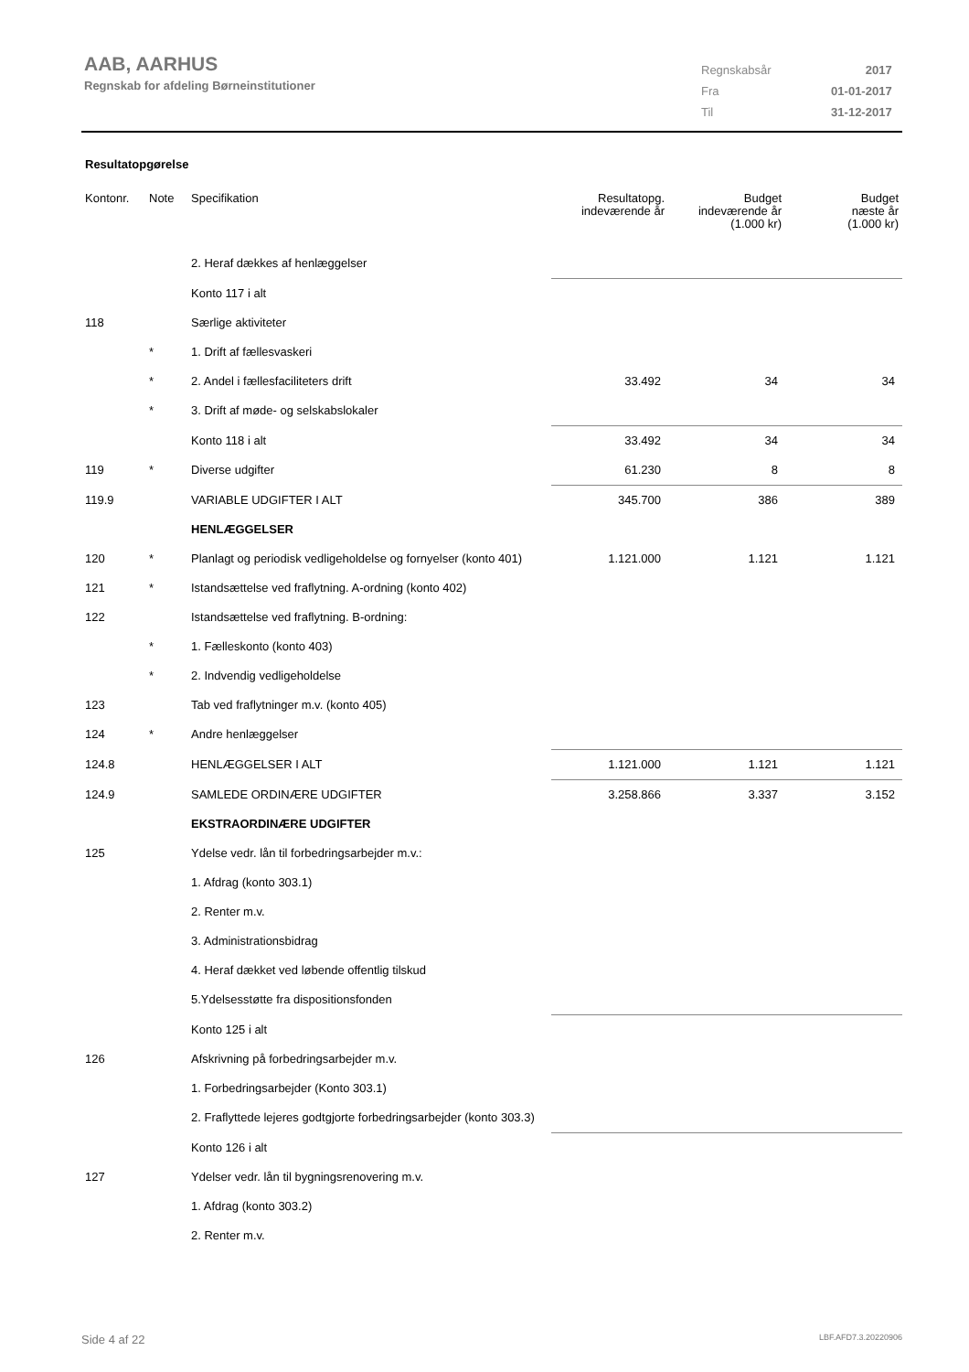AAB, AARHUS
Regnskab for afdeling Børneinstitutioner
| Regnskabsår | 2017 |
| Fra | 01-01-2017 |
| Til | 31-12-2017 |
Resultatopgørelse
| Kontonr. | Note | Specifikation | Resultatopg. indeværende år | Budget indeværende år (1.000 kr) | Budget næste år (1.000 kr) |
| --- | --- | --- | --- | --- | --- |
| | | 2. Heraf dækkes af henlæggelser | | | |
| | | Konto 117 i alt | | | |
| 118 | | Særlige aktiviteter | | | |
| | * | 1. Drift af fællesvaskeri | | | |
| | * | 2. Andel i fællesfaciliteters drift | 33.492 | 34 | 34 |
| | * | 3. Drift af møde- og selskabslokaler | | | |
| | | Konto 118 i alt | 33.492 | 34 | 34 |
| 119 | * | Diverse udgifter | 61.230 | 8 | 8 |
| 119.9 | | VARIABLE UDGIFTER I ALT | 345.700 | 386 | 389 |
| | | HENLÆGGELSER | | | |
| 120 | * | Planlagt og periodisk vedligeholdelse og fornyelser (konto 401) | 1.121.000 | 1.121 | 1.121 |
| 121 | * | Istandsættelse ved fraflytning. A-ordning (konto 402) | | | |
| 122 | | Istandsættelse ved fraflytning. B-ordning: | | | |
| | * | 1. Fælleskonto (konto 403) | | | |
| | * | 2. Indvendig vedligeholdelse | | | |
| 123 | | Tab ved fraflytninger m.v. (konto 405) | | | |
| 124 | * | Andre henlæggelser | | | |
| 124.8 | | HENLÆGGELSER I ALT | 1.121.000 | 1.121 | 1.121 |
| 124.9 | | SAMLEDE ORDINÆRE UDGIFTER | 3.258.866 | 3.337 | 3.152 |
| | | EKSTRAORDINÆRE UDGIFTER | | | |
| 125 | | Ydelse vedr. lån til forbedringsarbejder m.v.: | | | |
| | | 1. Afdrag (konto 303.1) | | | |
| | | 2. Renter m.v. | | | |
| | | 3. Administrationsbidrag | | | |
| | | 4. Heraf dækket ved løbende offentlig tilskud | | | |
| | | 5.Ydelsesstøtte fra dispositionsfonden | | | |
| | | Konto 125 i alt | | | |
| 126 | | Afskrivning på forbedringsarbejder m.v. | | | |
| | | 1. Forbedringsarbejder (Konto 303.1) | | | |
| | | 2. Fraflyttede lejeres godtgjorte forbedringsarbejder (konto 303.3) | | | |
| | | Konto 126 i alt | | | |
| 127 | | Ydelser vedr. lån til bygningsrenovering m.v. | | | |
| | | 1. Afdrag (konto 303.2) | | | |
| | | 2. Renter m.v. | | | |
Side 4 af 22 LBF.AFD7.3.20220906